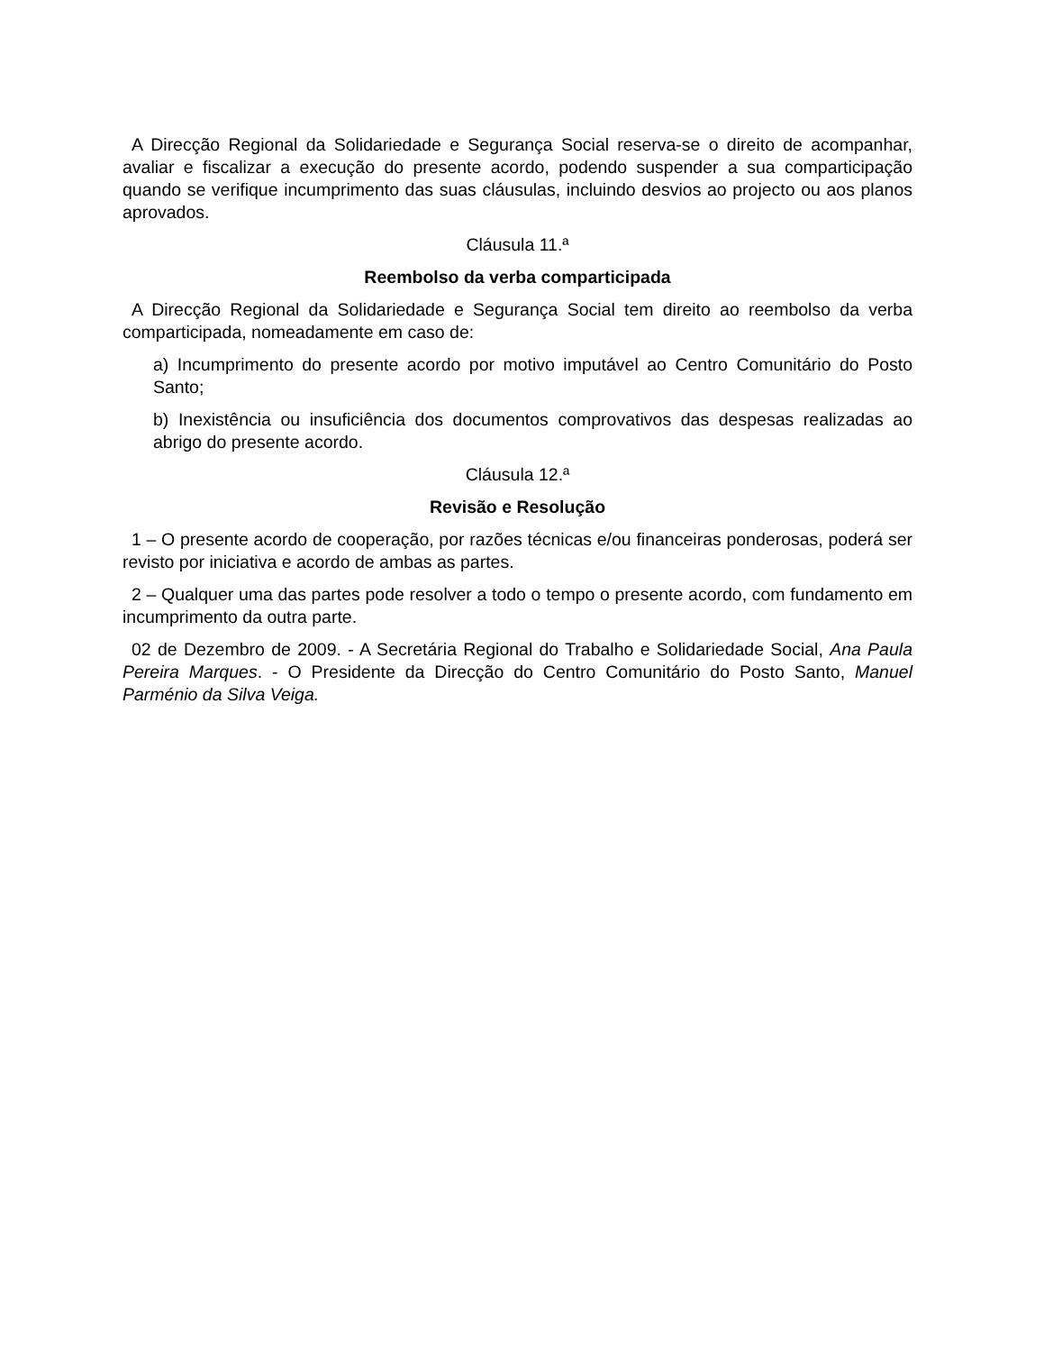A Direcção Regional da Solidariedade e Segurança Social reserva-se o direito de acompanhar, avaliar e fiscalizar a execução do presente acordo, podendo suspender a sua comparticipação quando se verifique incumprimento das suas cláusulas, incluindo desvios ao projecto ou aos planos aprovados.
Cláusula 11.ª
Reembolso da verba comparticipada
A Direcção Regional da Solidariedade e Segurança Social tem direito ao reembolso da verba comparticipada, nomeadamente em caso de:
a) Incumprimento do presente acordo por motivo imputável ao Centro Comunitário do Posto Santo;
b) Inexistência ou insuficiência dos documentos comprovativos das despesas realizadas ao abrigo do presente acordo.
Cláusula 12.ª
Revisão e Resolução
1 – O presente acordo de cooperação, por razões técnicas e/ou financeiras ponderosas, poderá ser revisto por iniciativa e acordo de ambas as partes.
2 – Qualquer uma das partes pode resolver a todo o tempo o presente acordo, com fundamento em incumprimento da outra parte.
02 de Dezembro de 2009. - A Secretária Regional do Trabalho e Solidariedade Social, Ana Paula Pereira Marques. - O Presidente da Direcção do Centro Comunitário do Posto Santo, Manuel Parménio da Silva Veiga.